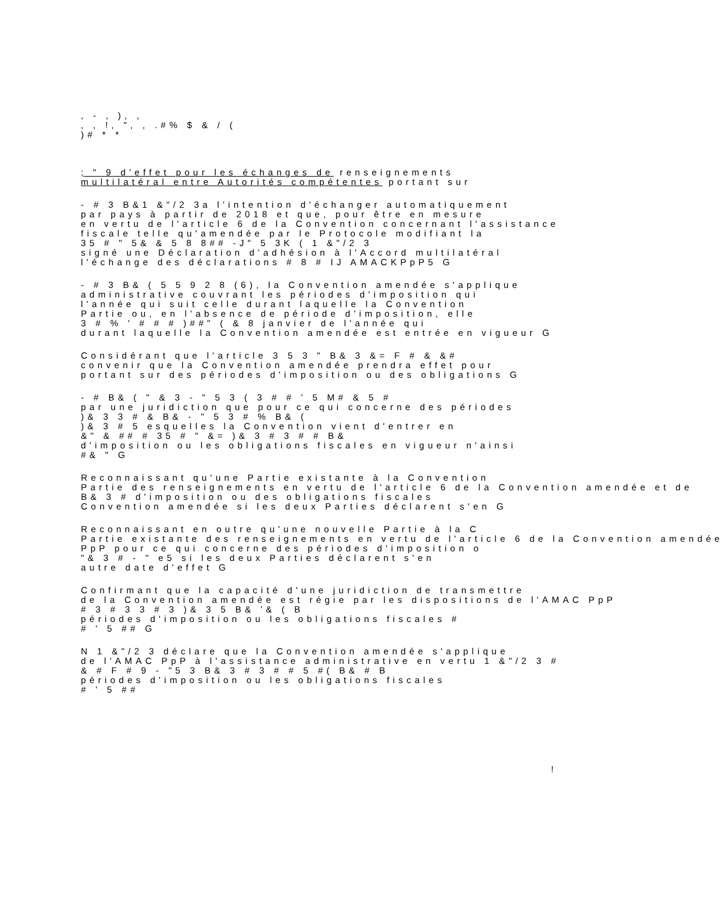, - , ), ,
, , !, ", , .#% $ & / (
)# * *
; " 9 d'effet pour les échanges de renseignements
multilatéral entre Autorités compétentes portant sur
- # 3 B&1 &"/2 3a l'intention d'échanger automatiquement
par pays à partir de 2018 et que, pour être en mesure
en vertu de l'article 6 de la Convention concernant l'assistance
fiscale telle qu'amendée par le Protocole modifiant la
35 # " 5& & 5 8 8## -J" 5 3K ( 1 &"/2 3
signé une Déclaration d'adhésion à l'Accord multilatéral
l'échange des déclarations # 8 # IJ AMACKPpP5 G
- # 3 B& ( 5 5 9 2 8 (6), la Convention amendée s'applique
administrative couvrant les périodes d'imposition qui
l'année qui suit celle durant laquelle la Convention
Partie ou, en l'absence de période d'imposition, elle
3 # % ' # # # )##" ( & 8 janvier de l'année qui
durant laquelle la Convention amendée est entrée en vigueur G
Considérant que l'article 3 5 3 " B& 3 &= F # & &#
convenir que la Convention amendée prendra effet pour
portant sur des périodes d'imposition ou des obligations G
- # B& ( " & 3 - " 5 3 ( 3 # # ' 5 M# & 5 #
par une juridiction que pour ce qui concerne des périodes
)& 3 3 # & B& - " 5 3 # % B& (
)& 3 # 5 esquelles la Convention vient d'entrer en
&" & ## # 35 # " &= )& 3 # 3 # # B&
d'imposition ou les obligations fiscales en vigueur n'ainsi
#& " G
Reconnaissant qu'une Partie existante à la Convention
Partie des renseignements en vertu de l'article 6 de la Convention amendée et de
B& 3 # d'imposition ou des obligations fiscales
Convention amendée si les deux Parties déclarent s'en G
Reconnaissant en outre qu'une nouvelle Partie à la C
Partie existante des renseignements en vertu de l'article 6 de la Convention amendée
PpP pour ce qui concerne des périodes d'imposition o
"& 3 # - " e5 si les deux Parties déclarent s'en
autre date d'effet G
Confirmant que la capacité d'une juridiction de transmettre
de la Convention amendée est régie par les dispositions de l'AMAC PpP
# 3 # 3 3 # 3 )& 3 5 B& '& ( B
périodes d'imposition ou les obligations fiscales #
# ' 5 ## G
N 1 &"/2 3 déclare que la Convention amendée s'applique
de l'AMAC PpP à l'assistance administrative en vertu 1 &"/2 3 #
& # F # 9 - "5 3 B& 3 # 3 # # 5 #( B& # B
périodes d'imposition ou les obligations fiscales
# ' 5 ##
!